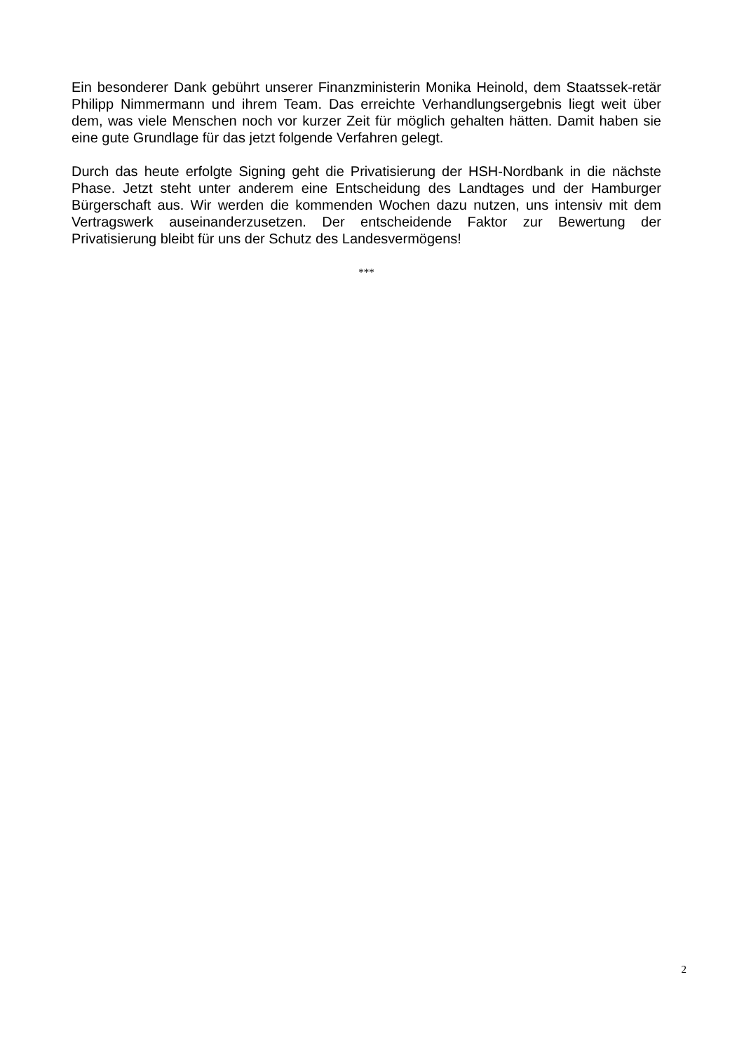Ein besonderer Dank gebührt unserer Finanzministerin Monika Heinold, dem Staatssek-retär Philipp Nimmermann und ihrem Team. Das erreichte Verhandlungsergebnis liegt weit über dem, was viele Menschen noch vor kurzer Zeit für möglich gehalten hätten. Damit haben sie eine gute Grundlage für das jetzt folgende Verfahren gelegt.
Durch das heute erfolgte Signing geht die Privatisierung der HSH-Nordbank in die nächste Phase. Jetzt steht unter anderem eine Entscheidung des Landtages und der Hamburger Bürgerschaft aus. Wir werden die kommenden Wochen dazu nutzen, uns intensiv mit dem Vertragswerk auseinanderzusetzen. Der entscheidende Faktor zur Bewertung der Privatisierung bleibt für uns der Schutz des Landesvermögens!
***
2